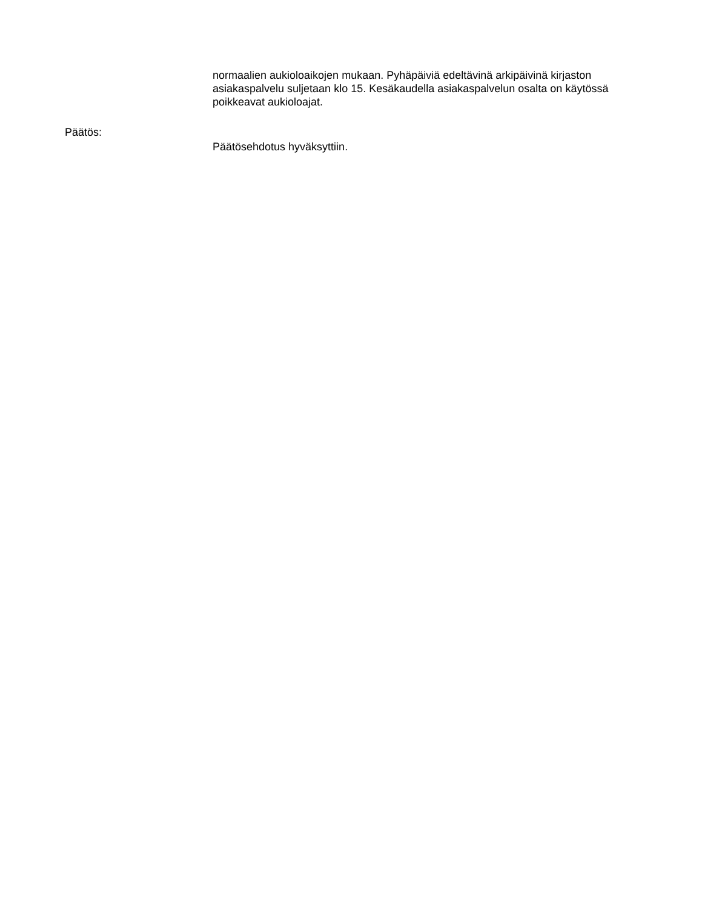normaalien aukioloaikojen mukaan. Pyhäpäiviä edeltävinä arkipäivinä kirjaston asiakaspalvelu suljetaan klo 15. Kesäkaudella asiakaspalvelun osalta on käytössä poikkeavat aukioloajat.
Päätös:
Päätösehdotus hyväksyttiin.